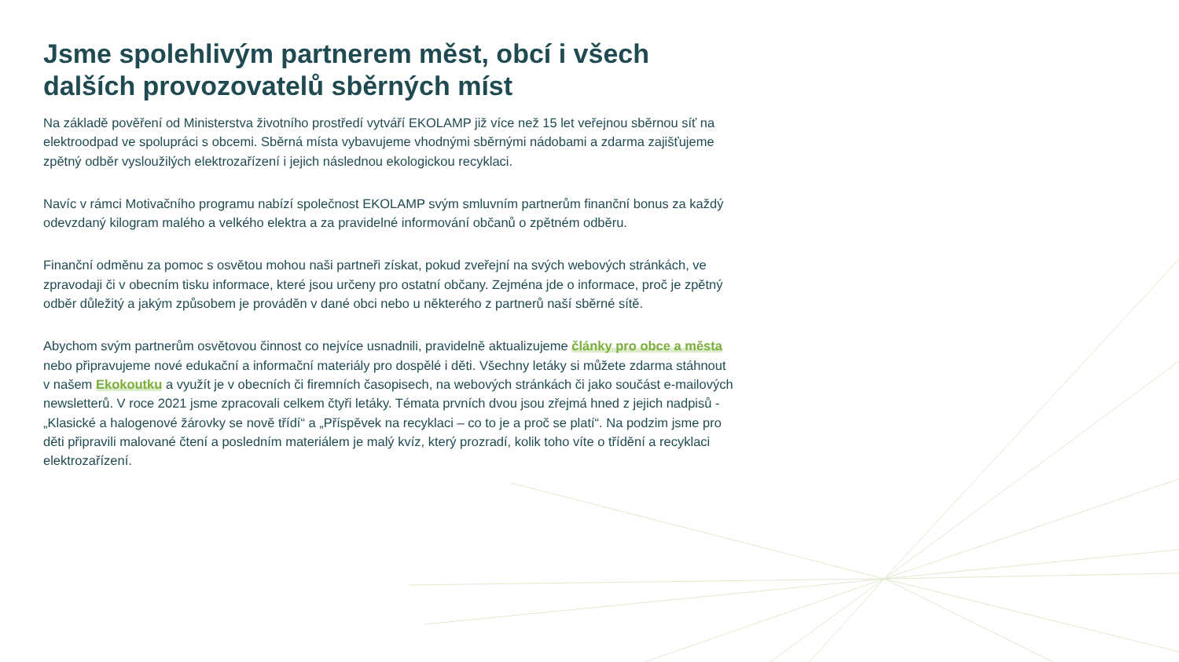Jsme spolehlivým partnerem měst, obcí i všech dalších provozovatelů sběrných míst
Na základě pověření od Ministerstva životního prostředí vytváří EKOLAMP již více než 15 let veřejnou sběrnou síť na elektroodpad ve spolupráci s obcemi. Sběrná místa vybavujeme vhodnými sběrnými nádobami a zdarma zajišťujeme zpětný odběr vysloužilých elektrozařízení i jejich následnou ekologickou recyklaci.
Navíc v rámci Motivačního programu nabízí společnost EKOLAMP svým smluvním partnerům finanční bonus za každý odevzdaný kilogram malého a velkého elektra a za pravidelné informování občanů o zpětném odběru.
Finanční odměnu za pomoc s osvětou mohou naši partneři získat, pokud zveřejní na svých webových stránkách, ve zpravodaji či v obecním tisku informace, které jsou určeny pro ostatní občany. Zejména jde o informace, proč je zpětný odběr důležitý a jakým způsobem je prováděn v dané obci nebo u některého z partnerů naší sběrné sítě.
Abychom svým partnerům osvětovou činnost co nejvíce usnadnili, pravidelně aktualizujeme články pro obce a města nebo připravujeme nové edukační a informační materiály pro dospělé i děti. Všechny letáky si můžete zdarma stáhnout v našem Ekokoutku a využít je v obecních či firemních časopisech, na webových stránkách či jako součást e-mailových newsletterů. V roce 2021 jsme zpracovali celkem čtyři letáky. Témata prvních dvou jsou zřejmá hned z jejich nadpisů - „Klasické a halogenové žárovky se nově třídí“ a „Příspěvek na recyklaci – co to je a proč se platí“. Na podzim jsme pro děti připravili malované čtení a posledním materiálem je malý kvíz, který prozradí, kolik toho víte o třídění a recyklaci elektrozařízení.